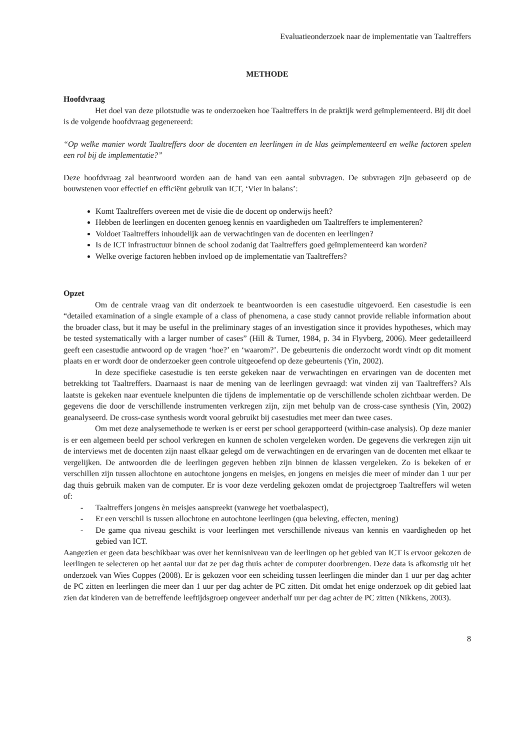Evaluatieonderzoek naar de implementatie van Taaltreffers
METHODE
Hoofdvraag
Het doel van deze pilotstudie was te onderzoeken hoe Taaltreffers in de praktijk werd geïmplementeerd. Bij dit doel is de volgende hoofdvraag gegenereerd:
“Op welke manier wordt Taaltreffers door de docenten en leerlingen in de klas geïmplementeerd en welke factoren spelen een rol bij de implementatie?”
Deze hoofdvraag zal beantwoord worden aan de hand van een aantal subvragen. De subvragen zijn gebaseerd op de bouwstenen voor effectief en efficiënt gebruik van ICT, ‘Vier in balans’:
Komt Taaltreffers overeen met de visie die de docent op onderwijs heeft?
Hebben de leerlingen en docenten genoeg kennis en vaardigheden om Taaltreffers te implementeren?
Voldoet Taaltreffers inhoudelijk aan de verwachtingen van de docenten en leerlingen?
Is de ICT infrastructuur binnen de school zodanig dat Taaltreffers goed geïmplementeerd kan worden?
Welke overige factoren hebben invloed op de implementatie van Taaltreffers?
Opzet
Om de centrale vraag van dit onderzoek te beantwoorden is een casestudie uitgevoerd. Een casestudie is een “detailed examination of a single example of a class of phenomena, a case study cannot provide reliable information about the broader class, but it may be useful in the preliminary stages of an investigation since it provides hypotheses, which may be tested systematically with a larger number of cases” (Hill & Turner, 1984, p. 34 in Flyvberg, 2006). Meer gedetailleerd geeft een casestudie antwoord op de vragen ‘hoe?’ en ‘waarom?’. De gebeurtenis die onderzocht wordt vindt op dit moment plaats en er wordt door de onderzoeker geen controle uitgeoefend op deze gebeurtenis (Yin, 2002).
In deze specifieke casestudie is ten eerste gekeken naar de verwachtingen en ervaringen van de docenten met betrekking tot Taaltreffers. Daarnaast is naar de mening van de leerlingen gevraagd: wat vinden zij van Taaltreffers? Als laatste is gekeken naar eventuele knelpunten die tijdens de implementatie op de verschillende scholen zichtbaar werden. De gegevens die door de verschillende instrumenten verkregen zijn, zijn met behulp van de cross-case synthesis (Yin, 2002) geanalyseerd. De cross-case synthesis wordt vooral gebruikt bij casestudies met meer dan twee cases.
Om met deze analysemethode te werken is er eerst per school gerapporteerd (within-case analysis). Op deze manier is er een algemeen beeld per school verkregen en kunnen de scholen vergeleken worden. De gegevens die verkregen zijn uit de interviews met de docenten zijn naast elkaar gelegd om de verwachtingen en de ervaringen van de docenten met elkaar te vergelijken. De antwoorden die de leerlingen gegeven hebben zijn binnen de klassen vergeleken. Zo is bekeken of er verschillen zijn tussen allochtone en autochtone jongens en meisjes, en jongens en meisjes die meer of minder dan 1 uur per dag thuis gebruik maken van de computer. Er is voor deze verdeling gekozen omdat de projectgroep Taaltreffers wil weten of:
- Taaltreffers jongens èn meisjes aanspreekt (vanwege het voetbalaspect),
- Er een verschil is tussen allochtone en autochtone leerlingen (qua beleving, effecten, mening)
- De game qua niveau geschikt is voor leerlingen met verschillende niveaus van kennis en vaardigheden op het gebied van ICT.
Aangezien er geen data beschikbaar was over het kennisniveau van de leerlingen op het gebied van ICT is ervoor gekozen de leerlingen te selecteren op het aantal uur dat ze per dag thuis achter de computer doorbrengen. Deze data is afkomstig uit het onderzoek van Wies Coppes (2008). Er is gekozen voor een scheiding tussen leerlingen die minder dan 1 uur per dag achter de PC zitten en leerlingen die meer dan 1 uur per dag achter de PC zitten. Dit omdat het enige onderzoek op dit gebied laat zien dat kinderen van de betreffende leeftijdsgroep ongeveer anderhalf uur per dag achter de PC zitten (Nikkens, 2003).
8